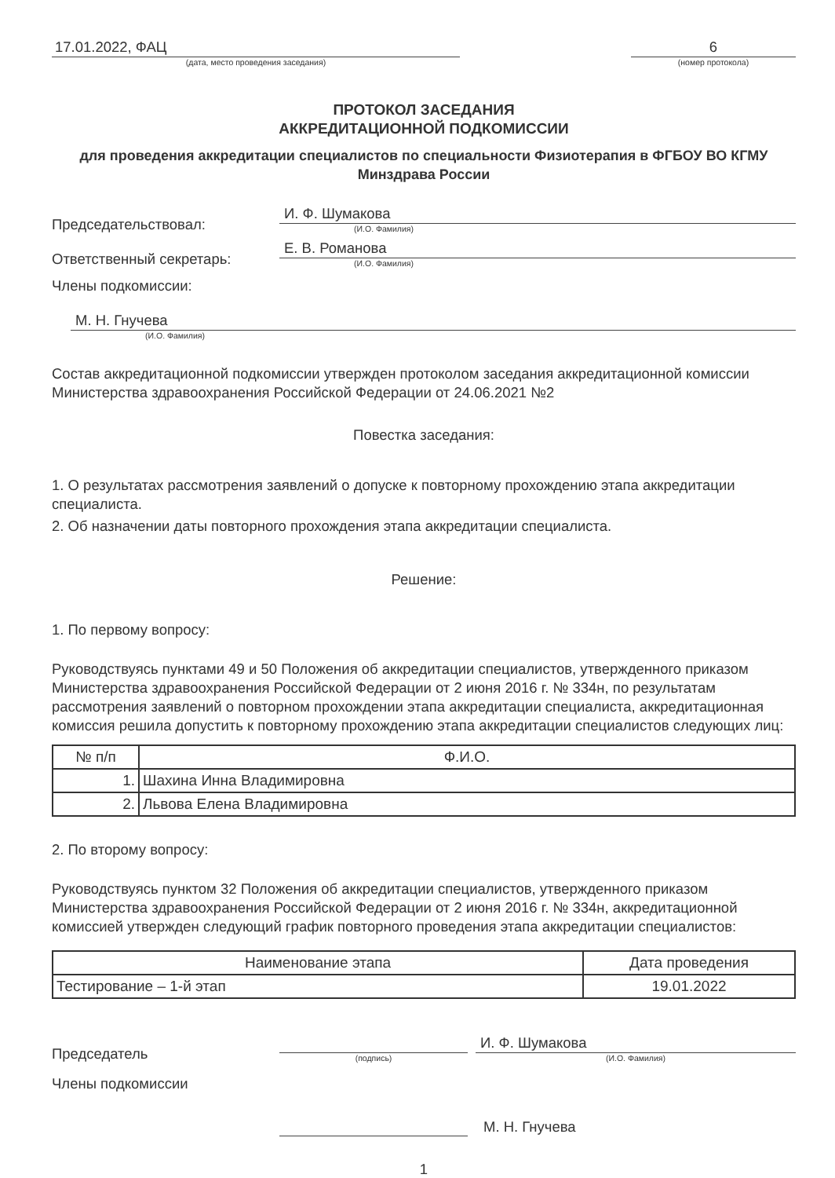17.01.2022, ФАЦ
(дата, место проведения заседания)
6
(номер протокола)
ПРОТОКОЛ ЗАСЕДАНИЯ
АККРЕДИТАЦИОННОЙ ПОДКОМИССИИ
для проведения аккредитации специалистов по специальности Физиотерапия в ФГБОУ ВО КГМУ Минздрава России
Председательствовал:
И. Ф. Шумакова
(И.О. Фамилия)
Ответственный секретарь:
Е. В. Романова
(И.О. Фамилия)
Члены подкомиссии:
М. Н. Гнучева
(И.О. Фамилия)
Состав аккредитационной подкомиссии утвержден протоколом заседания аккредитационной комиссии Министерства здравоохранения Российской Федерации от 24.06.2021 №2
Повестка заседания:
1. О результатах рассмотрения заявлений о допуске к повторному прохождению этапа аккредитации специалиста.
2. Об назначении даты повторного прохождения этапа аккредитации специалиста.
Решение:
1. По первому вопросу:
Руководствуясь пунктами 49 и 50 Положения об аккредитации специалистов, утвержденного приказом Министерства здравоохранения Российской Федерации от 2 июня 2016 г. № 334н, по результатам рассмотрения заявлений о повторном прохождении этапа аккредитации специалиста, аккредитационная комиссия решила допустить к повторному прохождению этапа аккредитации специалистов следующих лиц:
| № п/п | Ф.И.О. |
| --- | --- |
| 1. | Шахина Инна Владимировна |
| 2. | Львова Елена Владимировна |
2. По второму вопросу:
Руководствуясь пунктом 32 Положения об аккредитации специалистов, утвержденного приказом Министерства здравоохранения Российской Федерации от 2 июня 2016 г. № 334н, аккредитационной комиссией утвержден следующий график повторного проведения этапа аккредитации специалистов:
| Наименование этапа | Дата проведения |
| --- | --- |
| Тестирование – 1-й этап | 19.01.2022 |
Председатель
(подпись)
И. Ф. Шумакова
(И.О. Фамилия)
Члены подкомиссии
М. Н. Гнучева
1